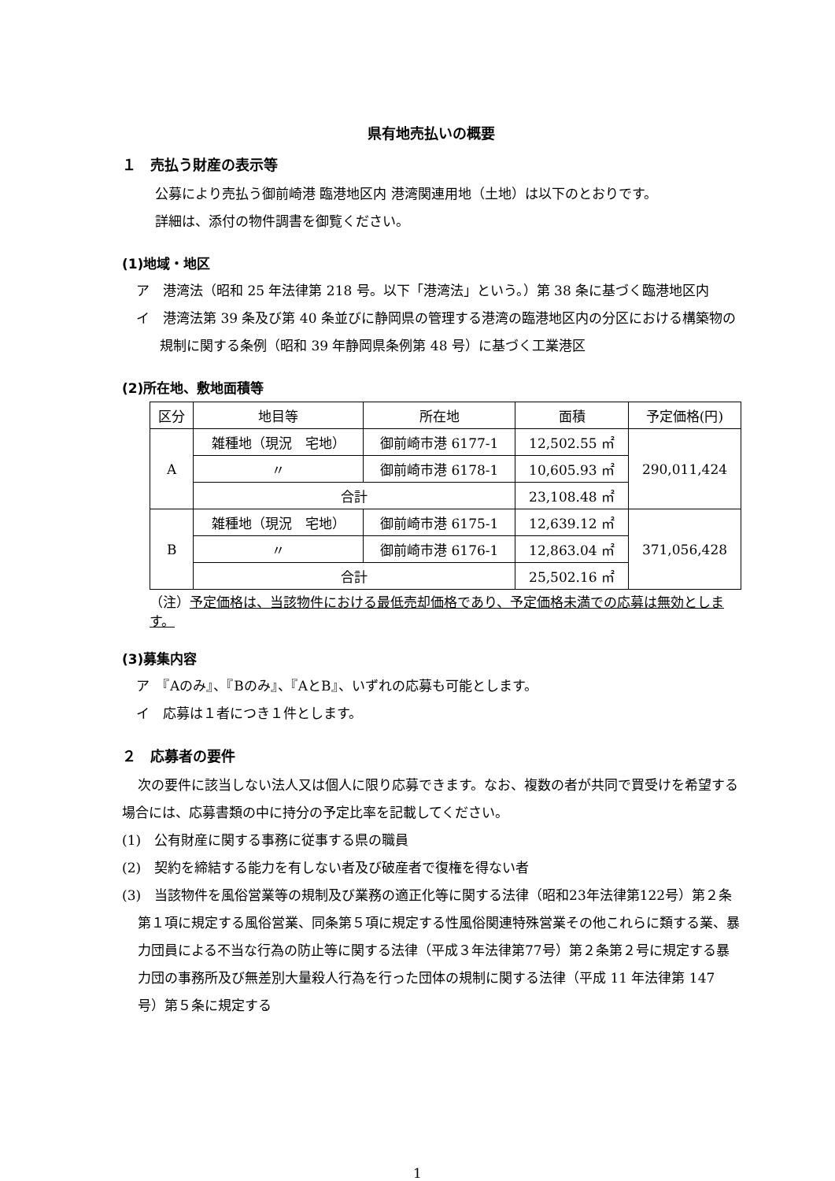県有地売払いの概要
１　売払う財産の表示等
公募により売払う御前崎港 臨港地区内 港湾関連用地（土地）は以下のとおりです。
詳細は、添付の物件調書を御覧ください。
(1)地域・地区
ア　港湾法（昭和 25 年法律第 218 号。以下「港湾法」という。）第 38 条に基づく臨港地区内
イ　港湾法第 39 条及び第 40 条並びに静岡県の管理する港湾の臨港地区内の分区における構築物の規制に関する条例（昭和 39 年静岡県条例第 48 号）に基づく工業港区
(2)所在地、敷地面積等
| 区分 | 地目等 | 所在地 | 面積 | 予定価格(円) |
| A | 雑種地（現況 宅地） | 御前崎市港 6177-1 | 12,502.55 ㎡ | 290,011,424 |
| | 〃 | 御前崎市港 6178-1 | 10,605.93 ㎡ | |
| | 合計 | | 23,108.48 ㎡ | |
| B | 雑種地（現況 宅地） | 御前崎市港 6175-1 | 12,639.12 ㎡ | 371,056,428 |
| | 〃 | 御前崎市港 6176-1 | 12,863.04 ㎡ | |
| | 合計 | | 25,502.16 ㎡ | |
（注）予定価格は、当該物件における最低売却価格であり、予定価格未満での応募は無効とします。
(3)募集内容
ア　『Aのみ』、『Bのみ』、『AとB』、いずれの応募も可能とします。
イ　応募は１者につき１件とします。
２　応募者の要件
次の要件に該当しない法人又は個人に限り応募できます。なお、複数の者が共同で買受けを希望する場合には、応募書類の中に持分の予定比率を記載してください。
(1)　公有財産に関する事務に従事する県の職員
(2)　契約を締結する能力を有しない者及び破産者で復権を得ない者
(3)　当該物件を風俗営業等の規制及び業務の適正化等に関する法律（昭和23年法律第122号）第２条第１項に規定する風俗営業、同条第５項に規定する性風俗関連特殊営業その他これらに類する業、暴力団員による不当な行為の防止等に関する法律（平成３年法律第77号）第２条第２号に規定する暴力団の事務所及び無差別大量殺人行為を行った団体の規制に関する法律（平成 11 年法律第 147 号）第５条に規定する
1